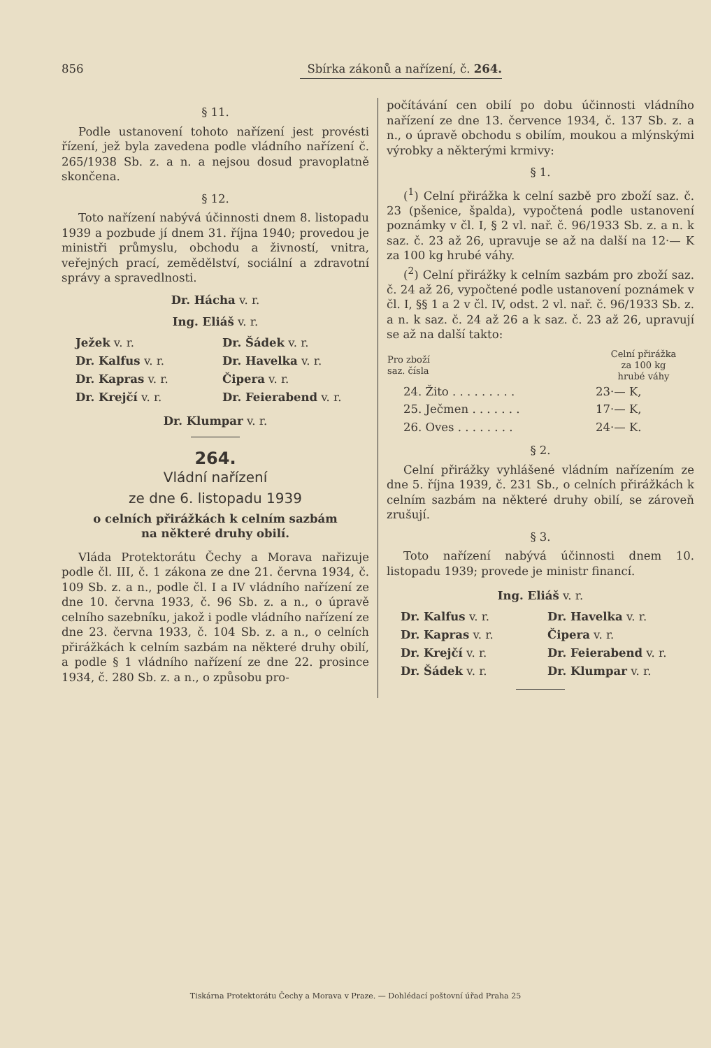856 Sbírka zákonů a nařízení, č. 264.
§ 11.
Podle ustanovení tohoto nařízení jest provésti řízení, jež byla zavedena podle vládního nařízení č. 265/1938 Sb. z. a n. a nejsou dosud pravoplatně skončena.
§ 12.
Toto nařízení nabývá účinnosti dnem 8. listopadu 1939 a pozbude jí dnem 31. října 1940; provedou je ministři průmyslu, obchodu a živností, vnitra, veřejných prací, zemědělství, sociální a zdravotní správy a spravedlnosti.
Dr. Hácha v. r.
Ing. Eliáš v. r.
Ježek v. r. Dr. Šádek v. r. Dr. Kalfus v. r. Dr. Havelka v. r. Dr. Kapras v. r. Čipera v. r. Dr. Krejčí v. r. Dr. Feierabend v. r.
Dr. Klumpar v. r.
264.
Vládní nařízení
ze dne 6. listopadu 1939
o celních přirážkách k celním sazbám
na některé druhy obilí.
Vláda Protektorátu Čechy a Morava nařizuje podle čl. III, č. 1 zákona ze dne 21. června 1934, č. 109 Sb. z. a n., podle čl. I a IV vládního nařízení ze dne 10. června 1933, č. 96 Sb. z. a n., o úpravě celního sazebníku, jakož i podle vládního nařízení ze dne 23. června 1933, č. 104 Sb. z. a n., o celních přirážkách k celním sazbám na některé druhy obilí, a podle § 1 vládního nařízení ze dne 22. prosince 1934, č. 280 Sb. z. a n., o způsobu pro-
počítávání cen obilí po dobu účinnosti vládního nařízení ze dne 13. července 1934, č. 137 Sb. z. a n., o úpravě obchodu s obilím, moukou a mlýnskými výrobky a některými krmivy:
§ 1.
(<sup>1</sup>) Celní přirážka k celní sazbě pro zboží saz. č. 23 (pšenice, špalda), vypočtená podle ustanovení poznámky v čl. I, § 2 vl. nař. č. 96/1933 Sb. z. a n. k saz. č. 23 až 26, upravuje se až na další na 12·— K za 100 kg hrubé váhy.
(<sup>2</sup>) Celní přirážky k celním sazbám pro zboží saz. č. 24 až 26, vypočtené podle ustanovení poznámek v čl. I, §§ 1 a 2 v čl. IV, odst. 2 vl. nař. č. 96/1933 Sb. z. a n. k saz. č. 24 až 26 a k saz. č. 23 až 26, upravují se až na další takto:
| Pro zboží saz. čísla | Celní přirážka za 100 kg hrubé váhy |
| --- | --- |
| 24. Žito . . . . . . . . . | 23·— K, |
| 25. Ječmen . . . . . . . | 17·— K, |
| 26. Oves . . . . . . . . | 24·— K. |
§ 2.
Celní přirážky vyhlášené vládním nařízením ze dne 5. října 1939, č. 231 Sb., o celních přirážkách k celním sazbám na některé druhy obilí, se zároveň zrušují.
§ 3.
Toto nařízení nabývá účinnosti dnem 10. listopadu 1939; provede je ministr financí.
Ing. Eliáš v. r.
Dr. Kalfus v. r. Dr. Havelka v. r. Dr. Kapras v. r. Čipera v. r. Dr. Krejčí v. r. Dr. Feierabend v. r. Dr. Šádek v. r. Dr. Klumpar v. r.
Tiskárna Protektorátu Čechy a Morava v Praze. — Dohlédací poštovní úřad Praha 25